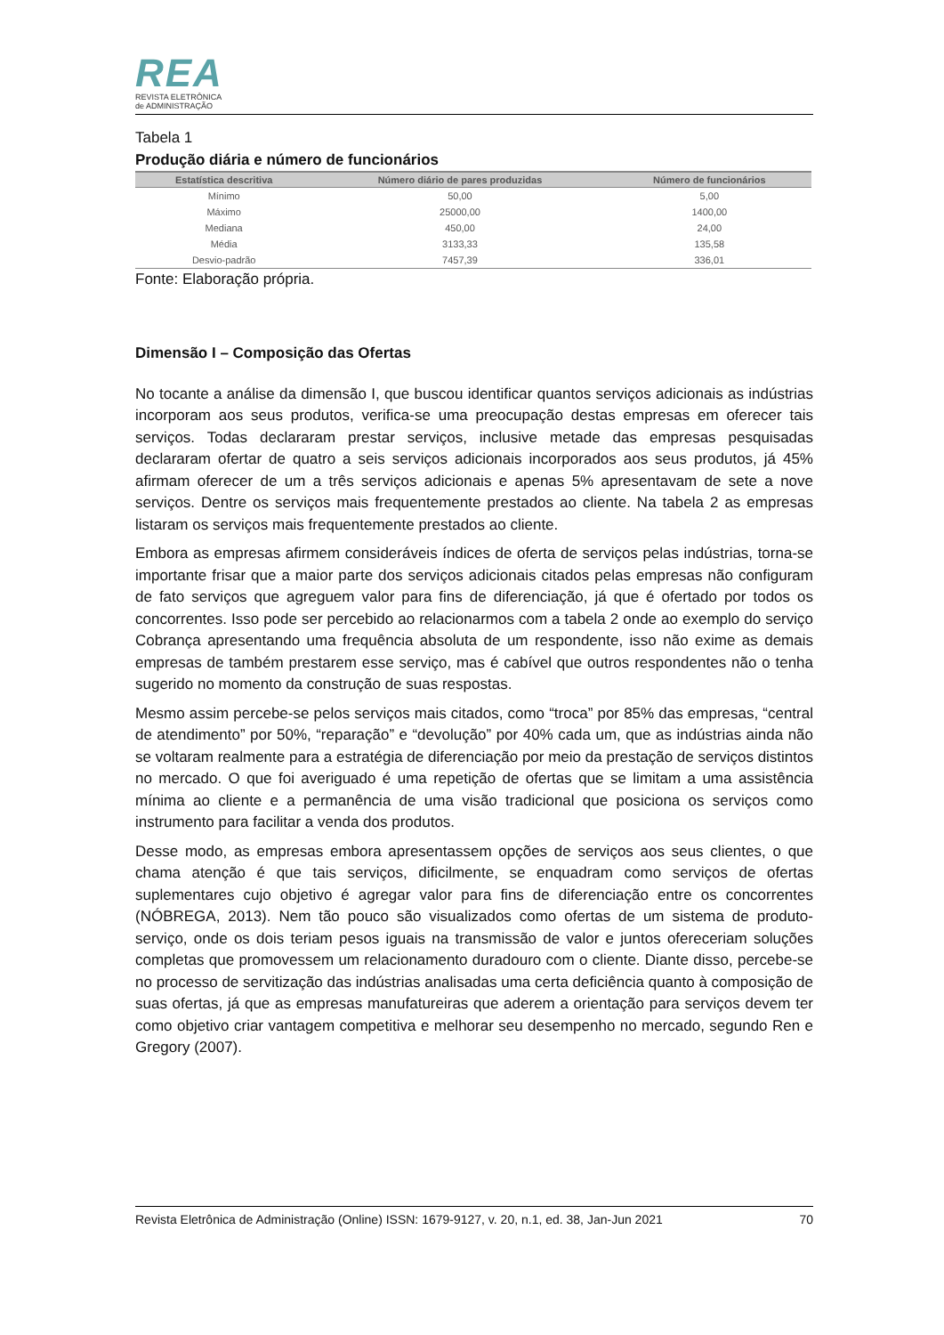REA
REVISTA ELETRÔNICA
de ADMINISTRAÇÃO
Tabela 1
Produção diária e número de funcionários
| Estatística descritiva | Número diário de pares produzidas | Número de funcionários |
| --- | --- | --- |
| Mínimo | 50,00 | 5,00 |
| Máximo | 25000,00 | 1400,00 |
| Mediana | 450,00 | 24,00 |
| Média | 3133,33 | 135,58 |
| Desvio-padrão | 7457,39 | 336,01 |
Fonte: Elaboração própria.
Dimensão I – Composição das Ofertas
No tocante a análise da dimensão I, que buscou identificar quantos serviços adicionais as indústrias incorporam aos seus produtos, verifica-se uma preocupação destas empresas em oferecer tais serviços. Todas declararam prestar serviços, inclusive metade das empresas pesquisadas declararam ofertar de quatro a seis serviços adicionais incorporados aos seus produtos, já 45% afirmam oferecer de um a três serviços adicionais e apenas 5% apresentavam de sete a nove serviços. Dentre os serviços mais frequentemente prestados ao cliente. Na tabela 2 as empresas listaram os serviços mais frequentemente prestados ao cliente.
Embora as empresas afirmem consideráveis índices de oferta de serviços pelas indústrias, torna-se importante frisar que a maior parte dos serviços adicionais citados pelas empresas não configuram de fato serviços que agreguem valor para fins de diferenciação, já que é ofertado por todos os concorrentes. Isso pode ser percebido ao relacionarmos com a tabela 2 onde ao exemplo do serviço Cobrança apresentando uma frequência absoluta de um respondente, isso não exime as demais empresas de também prestarem esse serviço, mas é cabível que outros respondentes não o tenha sugerido no momento da construção de suas respostas.
Mesmo assim percebe-se pelos serviços mais citados, como “troca” por 85% das empresas, “central de atendimento” por 50%, “reparação” e “devolução” por 40% cada um, que as indústrias ainda não se voltaram realmente para a estratégia de diferenciação por meio da prestação de serviços distintos no mercado. O que foi averiguado é uma repetição de ofertas que se limitam a uma assistência mínima ao cliente e a permanência de uma visão tradicional que posiciona os serviços como instrumento para facilitar a venda dos produtos.
Desse modo, as empresas embora apresentassem opções de serviços aos seus clientes, o que chama atenção é que tais serviços, dificilmente, se enquadram como serviços de ofertas suplementares cujo objetivo é agregar valor para fins de diferenciação entre os concorrentes (NÓBREGA, 2013). Nem tão pouco são visualizados como ofertas de um sistema de produto-serviço, onde os dois teriam pesos iguais na transmissão de valor e juntos ofereceriam soluções completas que promovessem um relacionamento duradouro com o cliente. Diante disso, percebe-se no processo de servitização das indústrias analisadas uma certa deficiência quanto à composição de suas ofertas, já que as empresas manufatureiras que aderem a orientação para serviços devem ter como objetivo criar vantagem competitiva e melhorar seu desempenho no mercado, segundo Ren e Gregory (2007).
Revista Eletrônica de Administração (Online) ISSN: 1679-9127, v. 20, n.1, ed. 38, Jan-Jun 2021 70